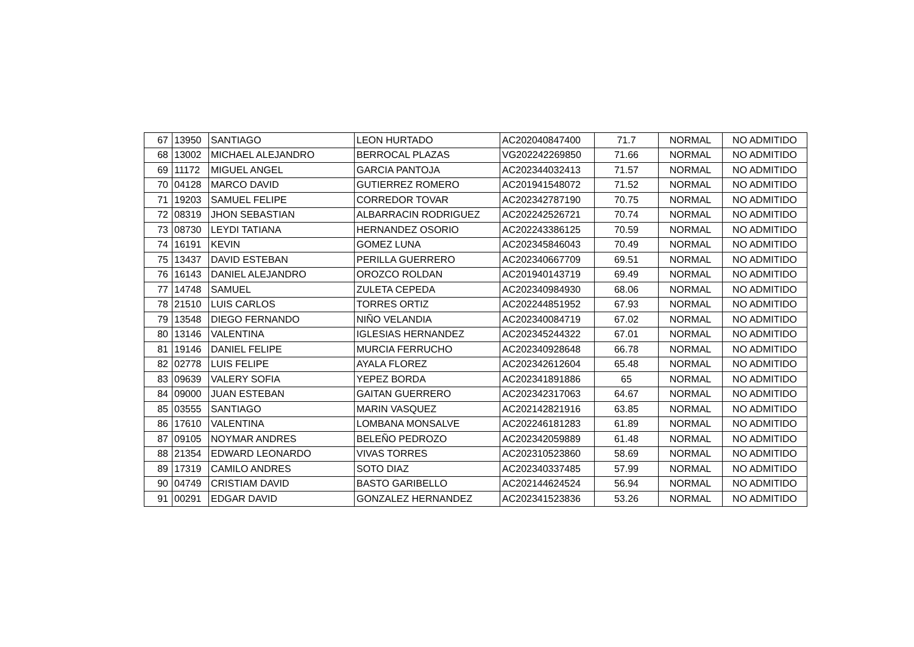| 67 | 13950 | SANTIAGO | LEON HURTADO | AC202040847400 | 71.7 | NORMAL | NO ADMITIDO |
| 68 | 13002 | MICHAEL ALEJANDRO | BERROCAL PLAZAS | VG202242269850 | 71.66 | NORMAL | NO ADMITIDO |
| 69 | 11172 | MIGUEL ANGEL | GARCIA PANTOJA | AC202344032413 | 71.57 | NORMAL | NO ADMITIDO |
| 70 | 04128 | MARCO DAVID | GUTIERREZ ROMERO | AC201941548072 | 71.52 | NORMAL | NO ADMITIDO |
| 71 | 19203 | SAMUEL FELIPE | CORREDOR TOVAR | AC202342787190 | 70.75 | NORMAL | NO ADMITIDO |
| 72 | 08319 | JHON SEBASTIAN | ALBARRACIN RODRIGUEZ | AC202242526721 | 70.74 | NORMAL | NO ADMITIDO |
| 73 | 08730 | LEYDI TATIANA | HERNANDEZ OSORIO | AC202243386125 | 70.59 | NORMAL | NO ADMITIDO |
| 74 | 16191 | KEVIN | GOMEZ LUNA | AC202345846043 | 70.49 | NORMAL | NO ADMITIDO |
| 75 | 13437 | DAVID ESTEBAN | PERILLA GUERRERO | AC202340667709 | 69.51 | NORMAL | NO ADMITIDO |
| 76 | 16143 | DANIEL ALEJANDRO | OROZCO ROLDAN | AC201940143719 | 69.49 | NORMAL | NO ADMITIDO |
| 77 | 14748 | SAMUEL | ZULETA CEPEDA | AC202340984930 | 68.06 | NORMAL | NO ADMITIDO |
| 78 | 21510 | LUIS CARLOS | TORRES ORTIZ | AC202244851952 | 67.93 | NORMAL | NO ADMITIDO |
| 79 | 13548 | DIEGO FERNANDO | NIÑO VELANDIA | AC202340084719 | 67.02 | NORMAL | NO ADMITIDO |
| 80 | 13146 | VALENTINA | IGLESIAS HERNANDEZ | AC202345244322 | 67.01 | NORMAL | NO ADMITIDO |
| 81 | 19146 | DANIEL FELIPE | MURCIA FERRUCHO | AC202340928648 | 66.78 | NORMAL | NO ADMITIDO |
| 82 | 02778 | LUIS FELIPE | AYALA FLOREZ | AC202342612604 | 65.48 | NORMAL | NO ADMITIDO |
| 83 | 09639 | VALERY SOFIA | YEPEZ BORDA | AC202341891886 | 65 | NORMAL | NO ADMITIDO |
| 84 | 09000 | JUAN ESTEBAN | GAITAN GUERRERO | AC202342317063 | 64.67 | NORMAL | NO ADMITIDO |
| 85 | 03555 | SANTIAGO | MARIN VASQUEZ | AC202142821916 | 63.85 | NORMAL | NO ADMITIDO |
| 86 | 17610 | VALENTINA | LOMBANA MONSALVE | AC202246181283 | 61.89 | NORMAL | NO ADMITIDO |
| 87 | 09105 | NOYMAR ANDRES | BELEÑO PEDROZO | AC202342059889 | 61.48 | NORMAL | NO ADMITIDO |
| 88 | 21354 | EDWARD LEONARDO | VIVAS TORRES | AC202310523860 | 58.69 | NORMAL | NO ADMITIDO |
| 89 | 17319 | CAMILO ANDRES | SOTO DIAZ | AC202340337485 | 57.99 | NORMAL | NO ADMITIDO |
| 90 | 04749 | CRISTIAM DAVID | BASTO GARIBELLO | AC202144624524 | 56.94 | NORMAL | NO ADMITIDO |
| 91 | 00291 | EDGAR DAVID | GONZALEZ HERNANDEZ | AC202341523836 | 53.26 | NORMAL | NO ADMITIDO |